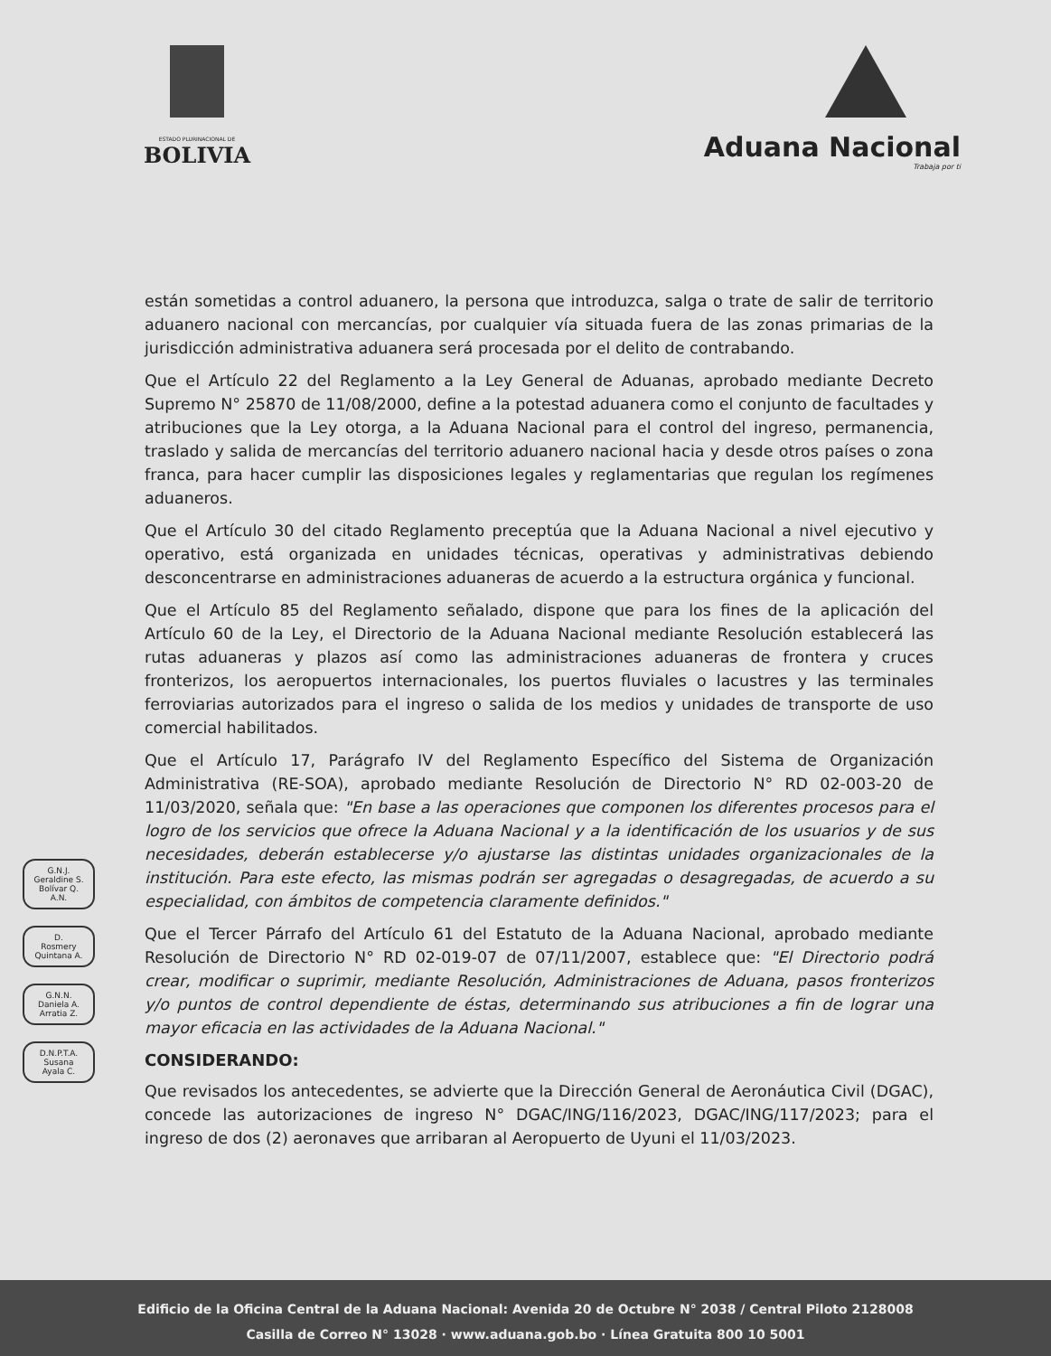ESTADO PLURINACIONAL DE
BOLIVIA
Aduana Nacional
Trabaja por ti
G.N.J.
Geraldine S.
Bolívar Q.
A.N.
D.
Rosmery
Quintana A.
G.N.N.
Daniela A.
Arratia Z.
D.N.P.T.A.
Susana
Ayala C.
están sometidas a control aduanero, la persona que introduzca, salga o trate de salir de territorio aduanero nacional con mercancías, por cualquier vía situada fuera de las zonas primarias de la jurisdicción administrativa aduanera será procesada por el delito de contrabando.
Que el Artículo 22 del Reglamento a la Ley General de Aduanas, aprobado mediante Decreto Supremo N° 25870 de 11/08/2000, define a la potestad aduanera como el conjunto de facultades y atribuciones que la Ley otorga, a la Aduana Nacional para el control del ingreso, permanencia, traslado y salida de mercancías del territorio aduanero nacional hacia y desde otros países o zona franca, para hacer cumplir las disposiciones legales y reglamentarias que regulan los regímenes aduaneros.
Que el Artículo 30 del citado Reglamento preceptúa que la Aduana Nacional a nivel ejecutivo y operativo, está organizada en unidades técnicas, operativas y administrativas debiendo desconcentrarse en administraciones aduaneras de acuerdo a la estructura orgánica y funcional.
Que el Artículo 85 del Reglamento señalado, dispone que para los fines de la aplicación del Artículo 60 de la Ley, el Directorio de la Aduana Nacional mediante Resolución establecerá las rutas aduaneras y plazos así como las administraciones aduaneras de frontera y cruces fronterizos, los aeropuertos internacionales, los puertos fluviales o lacustres y las terminales ferroviarias autorizados para el ingreso o salida de los medios y unidades de transporte de uso comercial habilitados.
Que el Artículo 17, Parágrafo IV del Reglamento Específico del Sistema de Organización Administrativa (RE-SOA), aprobado mediante Resolución de Directorio N° RD 02-003-20 de 11/03/2020, señala que: "En base a las operaciones que componen los diferentes procesos para el logro de los servicios que ofrece la Aduana Nacional y a la identificación de los usuarios y de sus necesidades, deberán establecerse y/o ajustarse las distintas unidades organizacionales de la institución. Para este efecto, las mismas podrán ser agregadas o desagregadas, de acuerdo a su especialidad, con ámbitos de competencia claramente definidos."
Que el Tercer Párrafo del Artículo 61 del Estatuto de la Aduana Nacional, aprobado mediante Resolución de Directorio N° RD 02-019-07 de 07/11/2007, establece que: "El Directorio podrá crear, modificar o suprimir, mediante Resolución, Administraciones de Aduana, pasos fronterizos y/o puntos de control dependiente de éstas, determinando sus atribuciones a fin de lograr una mayor eficacia en las actividades de la Aduana Nacional."
CONSIDERANDO:
Que revisados los antecedentes, se advierte que la Dirección General de Aeronáutica Civil (DGAC), concede las autorizaciones de ingreso N° DGAC/ING/116/2023, DGAC/ING/117/2023; para el ingreso de dos (2) aeronaves que arribaran al Aeropuerto de Uyuni el 11/03/2023.
Edificio de la Oficina Central de la Aduana Nacional: Avenida 20 de Octubre N° 2038 / Central Piloto 2128008
Casilla de Correo N° 13028 · www.aduana.gob.bo · Línea Gratuita 800 10 5001